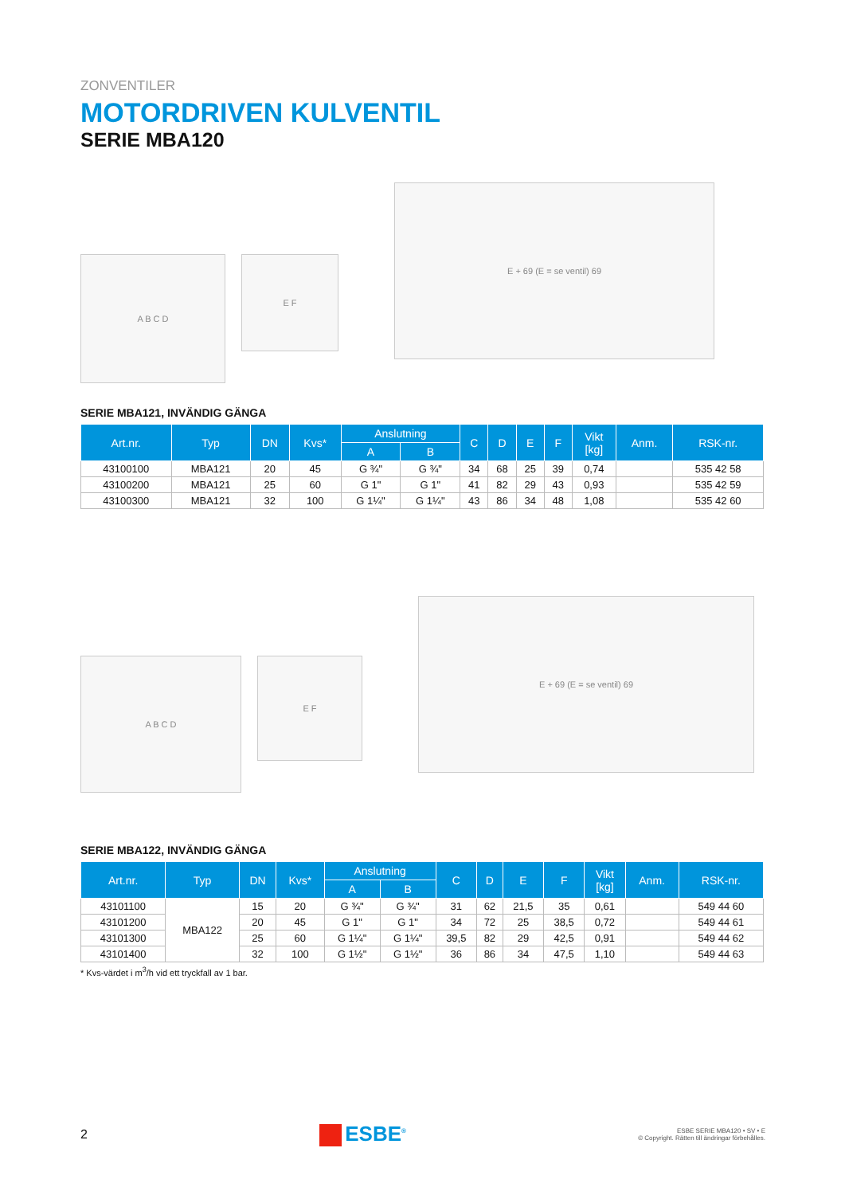ZONVENTILER
MOTORDRIVEN KULVENTIL
SERIE MBA120
A B C D
E F
E + 69 (E = se ventil) 69
SERIE MBA121, INVÄNDIG GÄNGA
| Art.nr. | Typ | DN | Kvs* | Anslutning | | C | D | E | F | Vikt [kg] | Anm. | RSK-nr. |
| --- | --- | --- | --- | --- | --- | --- | --- | --- | --- | --- | --- | --- |
| | | | | A | B | | | | | | | |
| 43100100 | MBA121 | 20 | 45 | G ¾" | G ¾" | 34 | 68 | 25 | 39 | 0,74 | | 535 42 58 |
| 43100200 | MBA121 | 25 | 60 | G 1" | G 1" | 41 | 82 | 29 | 43 | 0,93 | | 535 42 59 |
| 43100300 | MBA121 | 32 | 100 | G 1¼" | G 1¼" | 43 | 86 | 34 | 48 | 1,08 | | 535 42 60 |
A B C D
E F
E + 69 (E = se ventil) 69
SERIE MBA122, INVÄNDIG GÄNGA
| Art.nr. | Typ | DN | Kvs* | Anslutning | | C | D | E | F | Vikt [kg] | Anm. | RSK-nr. |
| --- | --- | --- | --- | --- | --- | --- | --- | --- | --- | --- | --- | --- |
| | | | | A | B | | | | | | | |
| 43101100 | MBA122 | 15 | 20 | G ¾" | G ¾" | 31 | 62 | 21,5 | 35 | 0,61 | | 549 44 60 |
| 43101200 | | 20 | 45 | G 1" | G 1" | 34 | 72 | 25 | 38,5 | 0,72 | | 549 44 61 |
| 43101300 | | 25 | 60 | G 1¼" | G 1¼" | 39,5 | 82 | 29 | 42,5 | 0,91 | | 549 44 62 |
| 43101400 | | 32 | 100 | G 1½" | G 1½" | 36 | 86 | 34 | 47,5 | 1,10 | | 549 44 63 |
* Kvs-värdet i m<sup>3</sup>/h vid ett tryckfall av 1 bar.
2
ESBE<sup>®</sup>
ESBE SERIE MBA120 • SV • E
© Copyright. Rätten till ändringar förbehålles.